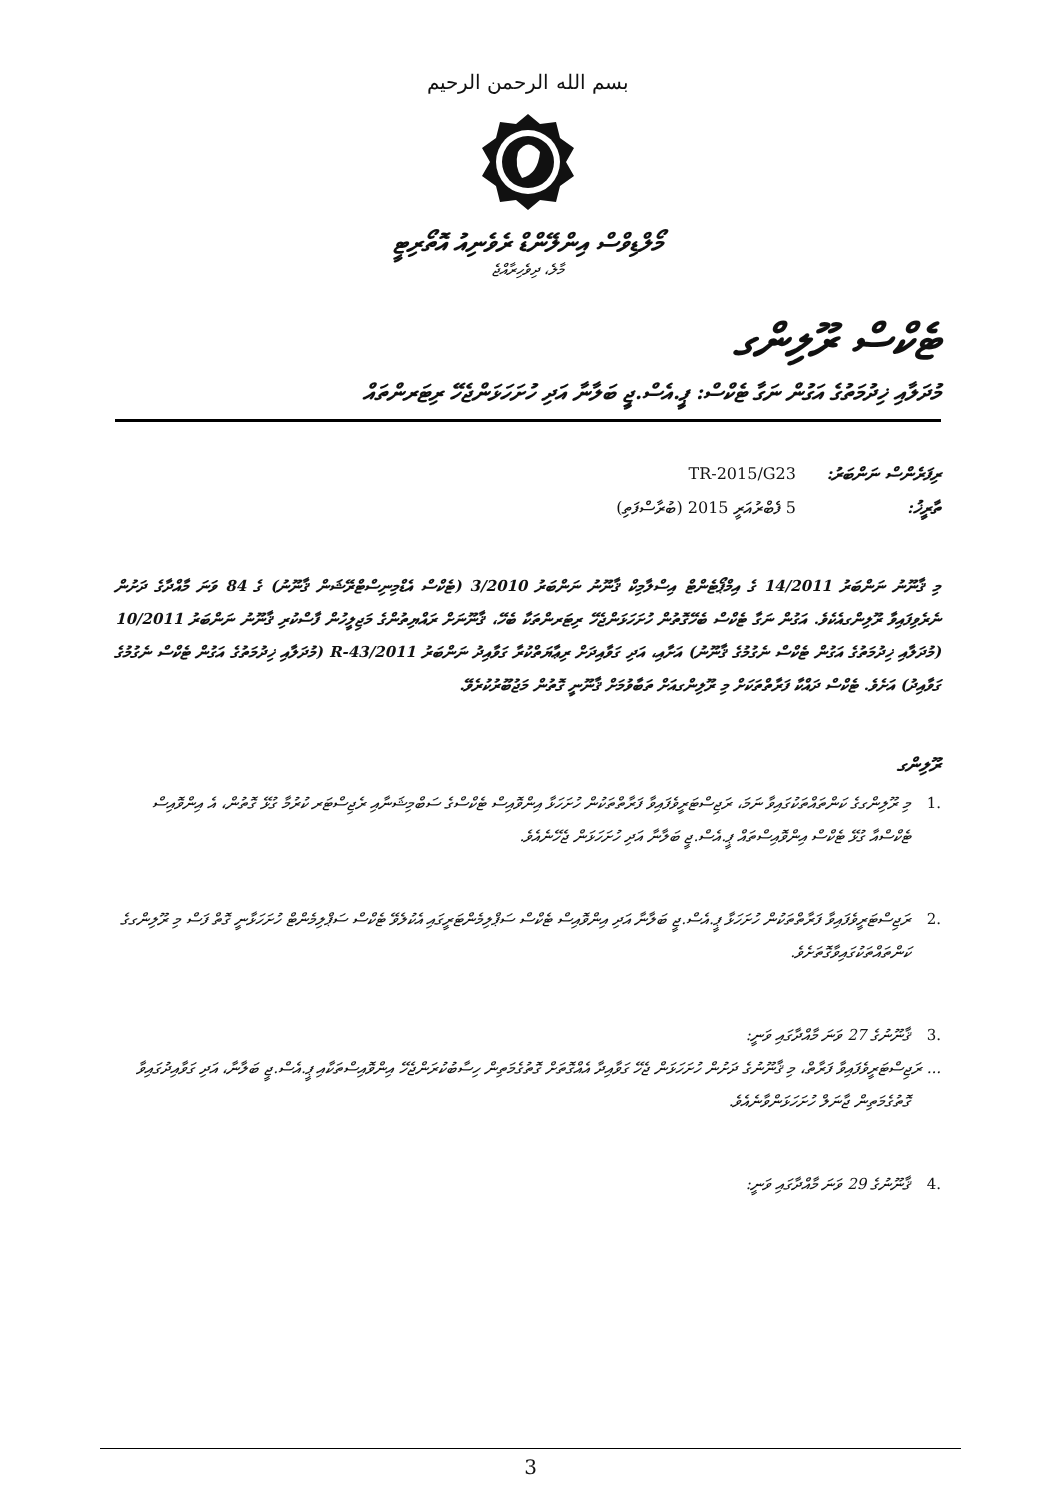بسم الله الرحمن الرحيم
މޯލްޑިވްސް އިންލޭންޑް ރެވެނިއު އޮތޯރިޓީ
މާލެ، ދިވެހިރާއްޖެ
ޓެކްސް ރޫލިންގ
މުދަލާއި ޚިދުމަތުގެ އަގުން ނަގާ ޓެކްސް: ޕީ.އެސް.ޖީ ބަލާނާ އަދި ހުށަހަޅަންޖެހޭ ރިޓަރންތައް
ރިފަރެންސް ނަންބަރު: TR-2015/G23
ތާރީޚު: 5 ފެބްރުއަރީ 2015 (ބުރާސްފަތި)
މި ޤާނޫނު ނަންބަރު 14/2011 ގެ އިމްޕޯޓެންޓް އިސްލާމިކް ޤާނޫނު ނަންބަރު 3/2010 (ޓެކްސް އެޑްމިނިސްޓްރޭޝަން ޤާނޫނު) ގެ 84 ވަނަ މާއްދާގެ ދަށުން ނެރެވިފައިވާ ރޫލިންގއެކެވެ. އަގުން ނަގާ ޓެކްސް ބެހޭގޮތުން ހުށަހަޅަންޖެހޭ ރިޓަރންތަކާ ބެހޭ، ޤާނޫނަށް ރައްޔިތުންގެ މަޖިލީހުން ފާސްކުރި ޤާނޫނު ނަންބަރު 10/2011 (މުދަލާއި ޚިދުމަތުގެ އަގުން ޓެކްސް ނެގުމުގެ ޤާނޫނު) އަށާއި، އަދި ގަވާއިދަށް ރިޢާޔަތްކުރާ ގަވާއިދު ނަންބަރު 2011/R-43 (މުދަލާއި ޚިދުމަތުގެ އަގުން ޓެކްސް ނެގުމުގެ ގަވާއިދު) އަށެވެ. ޓެކްސް ދައްކާ ފަރާތްތަކަށް މި ރޫލިންގއަށް ތަބާވުމަށް ޤާނޫނީ ގޮތުން މަޖުބޫރުކުރެވޭ.
ރޫލިންގ
.1 މި ރޫލިންގގެ ކަންތައްތަކުގައިވާ ނަމަ، ރަޖިސްޓަރީވެފައިވާ ފަރާތްތަކުން ހުށަހަޅާ އިންވޮއިސް ޓެކްސްގެ ސަބްމިޝަނާއި ރެޖިސްޓަރ ކުރުމާ ގުޅޭ ގޮތުން، އެ އިންވޮއިސް ޓެކްސްއާ ގުޅޭ ޓެކްސް އިންވޮއިސްތައް ޕީ.އެސް.ޖީ ބަލާނާ އަދި ހުށަހަޅަން ޖެހޭނެއެވެ.
.2 ރަޖިސްޓަރީވެފައިވާ ފަރާތްތަކުން ހުށަހަޅާ ޕީ.އެސް.ޖީ ބަލާނާ އަދި އިންވޮއިސް ޓެކްސް ސަޕްލިމެންޓަރީގައި އެކުލެވޭ ޓެކްސް ސަޕްލިމެންޓް ހުށަހަޅާނީ ގޮތް ފަސް މި ރޫލިންގގެ ކަންތައްތަކުގައިވާގޮތަށެވެ.
.3 ޤާނޫނުގެ 27 ވަނަ މާއްދާގައި ވަނީ:
... ރަޖިސްޓަރީވެފައިވާ ފަރާތް، މި ޤާނޫނުގެ ދަށުން ހުށަހަޅަން ޖެހޭ ގަވާއިދާ އެއްގޮތަށް ގޮތުގެމަތިން ހިސާބުކުރަންޖެހޭ އިންވޮއިސްތަކާއި ޕީ.އެސް.ޖީ ބަލާނާ، އަދި ގަވާއިދުގައިވާ ގޮތުގެމަތިން ޖާނަލް ހުށަހަޅަންވާނެއެވެ.
.4 ޤާނޫނުގެ 29 ވަނަ މާއްދާގައި ވަނީ:
3